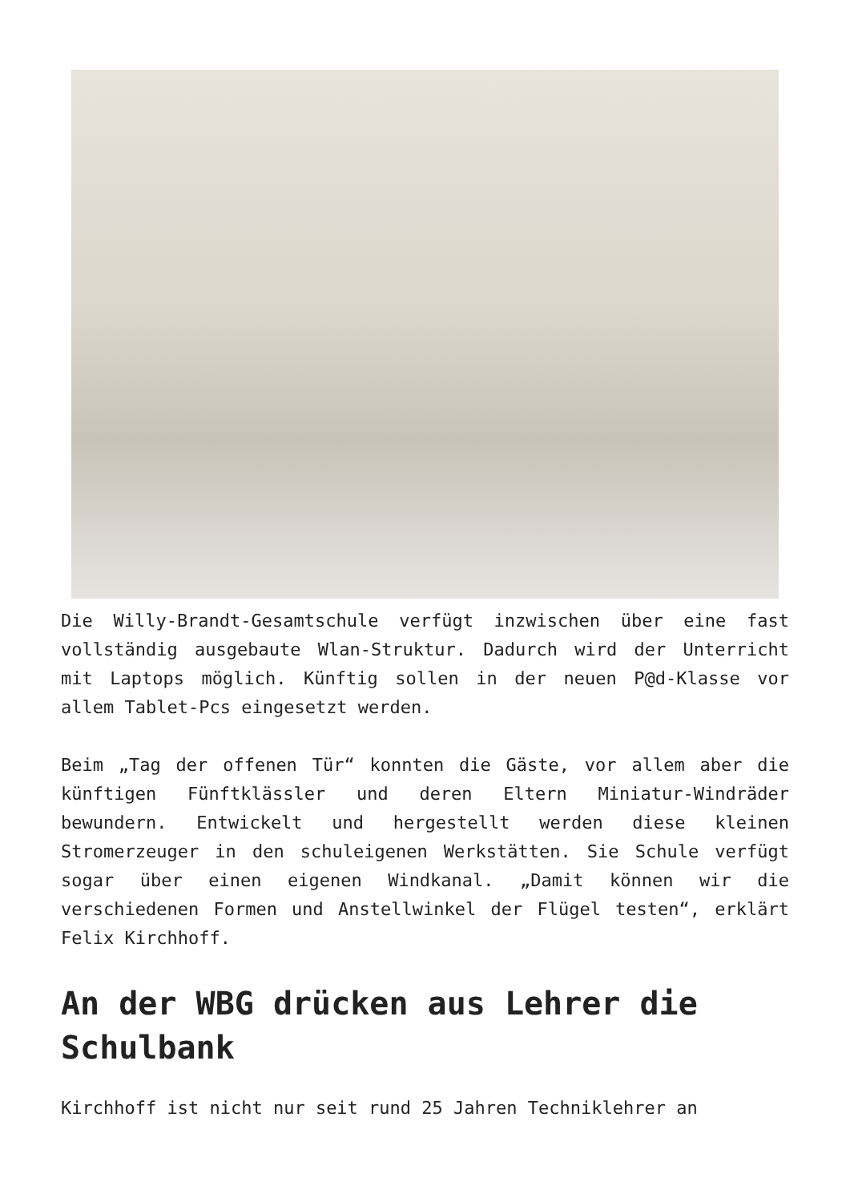Die Willy-Brandt-Gesamtschule verfügt inzwischen über eine fast vollständig ausgebaute Wlan-Struktur. Dadurch wird der Unterricht mit Laptops möglich. Künftig sollen in der neuen P@d-Klasse vor allem Tablet-Pcs eingesetzt werden.
Beim „Tag der offenen Tür“ konnten die Gäste, vor allem aber die künftigen Fünftklässler und deren Eltern Miniatur-Windräder bewundern. Entwickelt und hergestellt werden diese kleinen Stromerzeuger in den schuleigenen Werkstätten. Sie Schule verfügt sogar über einen eigenen Windkanal. „Damit können wir die verschiedenen Formen und Anstellwinkel der Flügel testen“, erklärt Felix Kirchhoff.
An der WBG drücken aus Lehrer die Schulbank
Kirchhoff ist nicht nur seit rund 25 Jahren Techniklehrer an